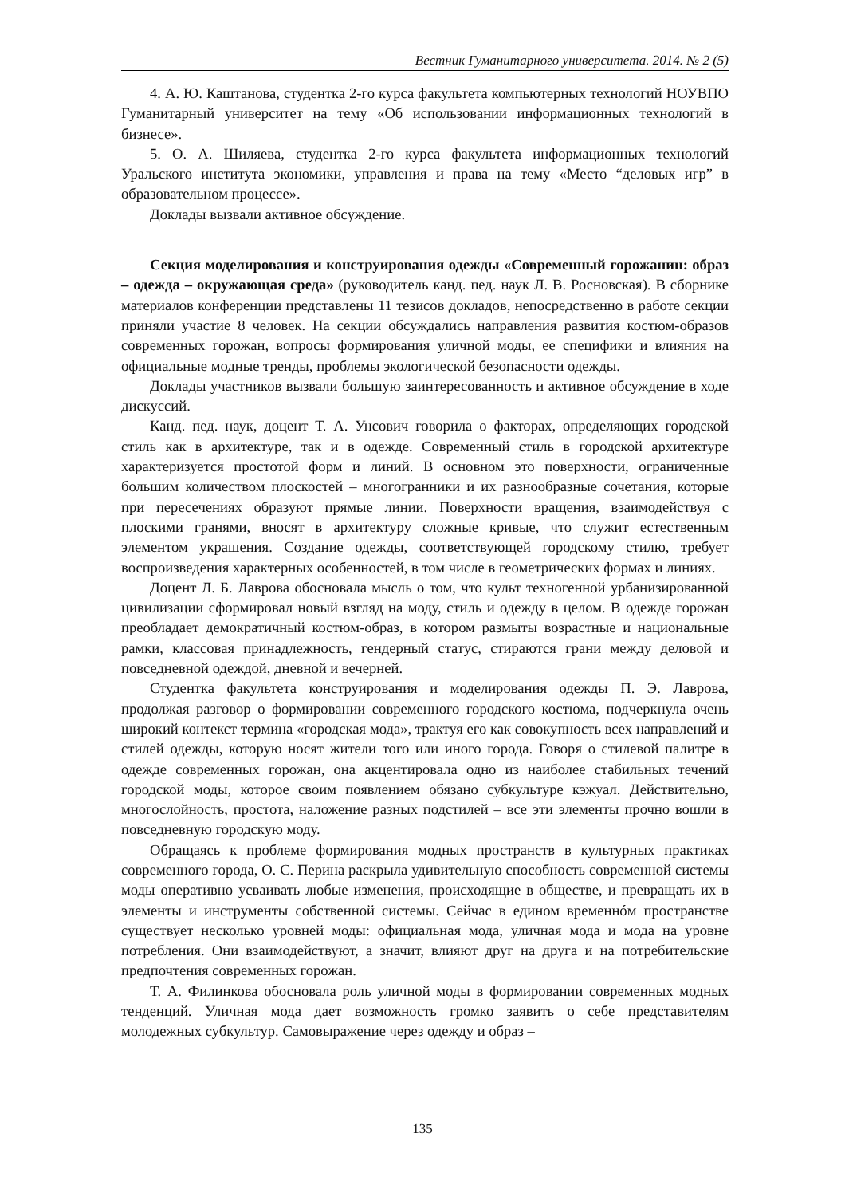Вестник Гуманитарного университета. 2014. № 2 (5)
4. А. Ю. Каштанова, студентка 2-го курса факультета компьютерных технологий НОУВПО Гуманитарный университет на тему «Об использовании информационных технологий в бизнесе».
5. О. А. Шиляева, студентка 2-го курса факультета информационных технологий Уральского института экономики, управления и права на тему «Место “деловых игр” в образовательном процессе».
Доклады вызвали активное обсуждение.
Секция моделирования и конструирования одежды «Современный горожанин: образ – одежда – окружающая среда» (руководитель канд. пед. наук Л. В. Росновская). В сборнике материалов конференции представлены 11 тезисов докладов, непосредственно в работе секции приняли участие 8 человек. На секции обсуждались направления развития костюм-образов современных горожан, вопросы формирования уличной моды, ее специфики и влияния на официальные модные тренды, проблемы экологической безопасности одежды.
Доклады участников вызвали большую заинтересованность и активное обсуждение в ходе дискуссий.
Канд. пед. наук, доцент Т. А. Унсович говорила о факторах, определяющих городской стиль как в архитектуре, так и в одежде. Современный стиль в городской архитектуре характеризуется простотой форм и линий. В основном это поверхности, ограниченные большим количеством плоскостей – многогранники и их разнообразные сочетания, которые при пересечениях образуют прямые линии. Поверхности вращения, взаимодействуя с плоскими гранями, вносят в архитектуру сложные кривые, что служит естественным элементом украшения. Создание одежды, соответствующей городскому стилю, требует воспроизведения характерных особенностей, в том числе в геометрических формах и линиях.
Доцент Л. Б. Лаврова обосновала мысль о том, что культ техногенной урбанизированной цивилизации сформировал новый взгляд на моду, стиль и одежду в целом. В одежде горожан преобладает демократичный костюм-образ, в котором размыты возрастные и национальные рамки, классовая принадлежность, гендерный статус, стираются грани между деловой и повседневной одеждой, дневной и вечерней.
Студентка факультета конструирования и моделирования одежды П. Э. Лаврова, продолжая разговор о формировании современного городского костюма, подчеркнула очень широкий контекст термина «городская мода», трактуя его как совокупность всех направлений и стилей одежды, которую носят жители того или иного города. Говоря о стилевой палитре в одежде современных горожан, она акцентировала одно из наиболее стабильных течений городской моды, которое своим появлением обязано субкультуре кэжуал. Действительно, многослойность, простота, наложение разных подстилей – все эти элементы прочно вошли в повседневную городскую моду.
Обращаясь к проблеме формирования модных пространств в культурных практиках современного города, О. С. Перина раскрыла удивительную способность современной системы моды оперативно усваивать любые изменения, происходящие в обществе, и превращать их в элементы и инструменты собственной системы. Сейчас в едином временнóм пространстве существует несколько уровней моды: официальная мода, уличная мода и мода на уровне потребления. Они взаимодействуют, а значит, влияют друг на друга и на потребительские предпочтения современных горожан.
Т. А. Филинкова обосновала роль уличной моды в формировании современных модных тенденций. Уличная мода дает возможность громко заявить о себе представителям молодежных субкультур. Самовыражение через одежду и образ –
135